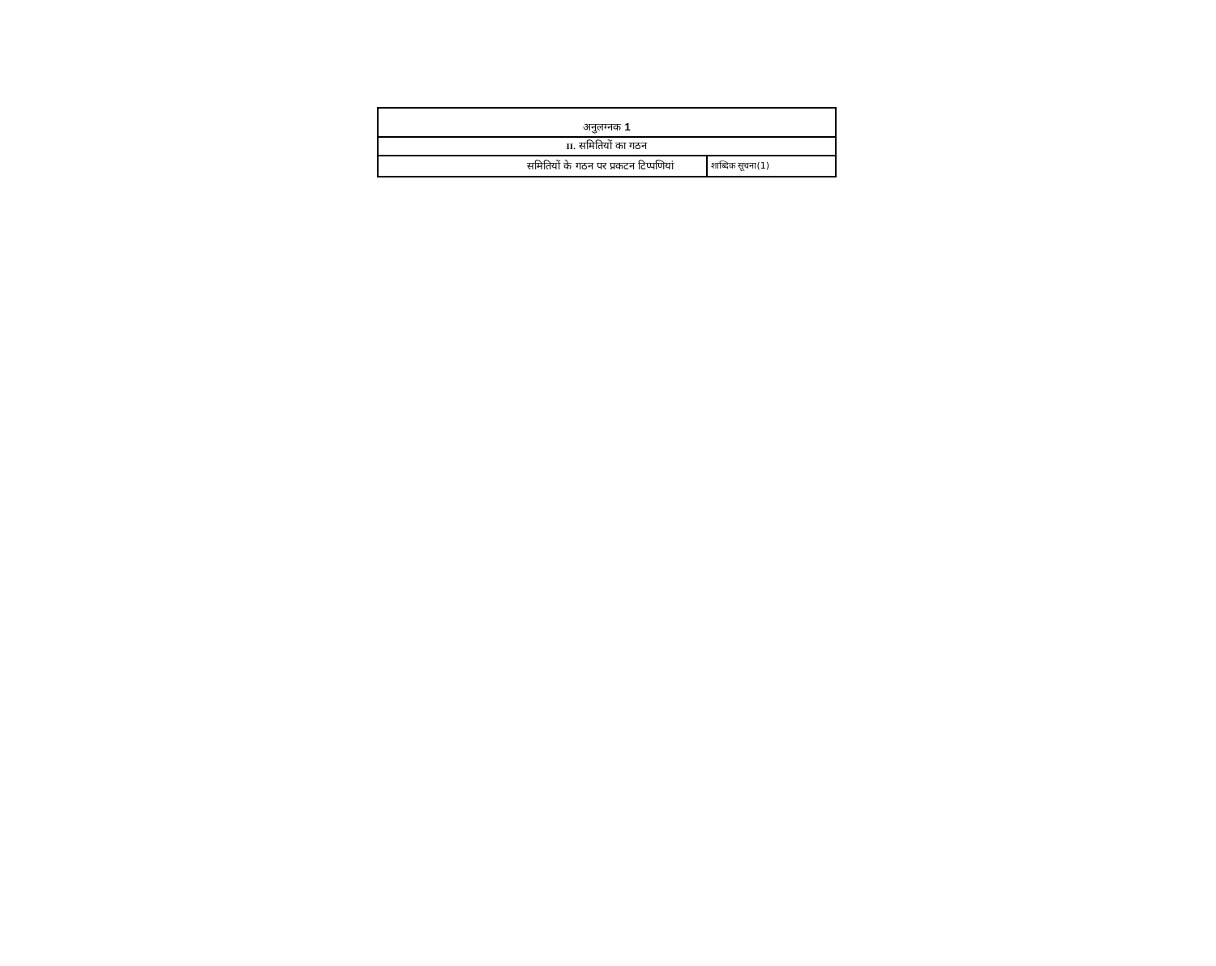| अनुलग्नक 1 | |
| II. समितियों का गठन | |
| समितियों के गठन पर प्रकटन टिप्पणियां | शाब्दिक सूचना(1) |